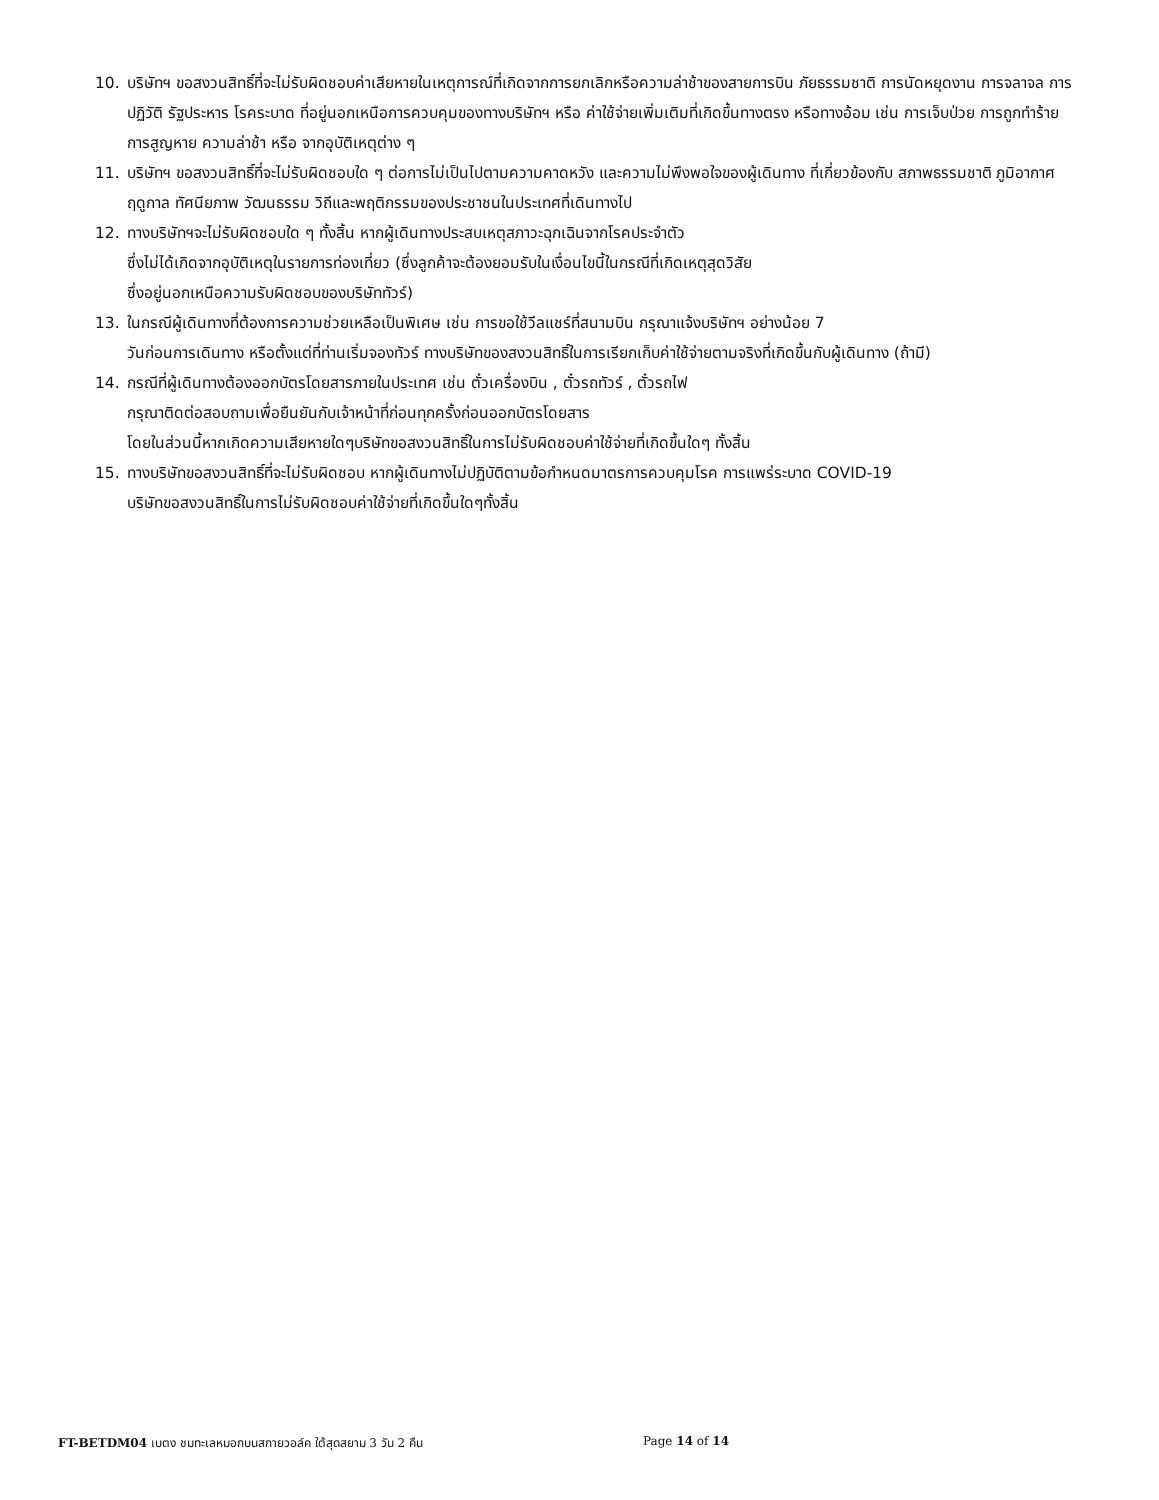10. บริษัทฯ ขอสงวนสิทธิ์ที่จะไม่รับผิดชอบค่าเสียหายในเหตุการณ์ที่เกิดจากการยกเลิกหรือความล่าช้าของสายการบิน ภัยธรรมชาติ การนัดหยุดงาน การจลาจล การปฏิวัติ รัฐประหาร โรคระบาด ที่อยู่นอกเหนือการควบคุมของทางบริษัทฯ หรือ ค่าใช้จ่ายเพิ่มเติมที่เกิดขึ้นทางตรง หรือทางอ้อม เช่น การเจ็บป่วย การถูกทำร้าย การสูญหาย ความล่าช้า หรือ จากอุบัติเหตุต่าง ๆ
11. บริษัทฯ ขอสงวนสิทธิ์ที่จะไม่รับผิดชอบใด ๆ ต่อการไม่เป็นไปตามความคาดหวัง และความไม่พึงพอใจของผู้เดินทาง ที่เกี่ยวข้องกับ สภาพธรรมชาติ ภูมิอากาศ ฤดูกาล ทัศนียภาพ วัฒนธรรม วิถีและพฤติกรรมของประชาชนในประเทศที่เดินทางไป
12. ทางบริษัทฯจะไม่รับผิดชอบใด ๆ ทั้งสิ้น หากผู้เดินทางประสบเหตุสภาวะฉุกเฉินจากโรคประจำตัว
ซึ่งไม่ได้เกิดจากอุบัติเหตุในรายการท่องเที่ยว (ซึ่งลูกค้าจะต้องยอมรับในเงื่อนไขนี้ในกรณีที่เกิดเหตุสุดวิสัย
ซึ่งอยู่นอกเหนือความรับผิดชอบของบริษัททัวร์)
13. ในกรณีผู้เดินทางที่ต้องการความช่วยเหลือเป็นพิเศษ เช่น การขอใช้วีลแชร์ที่สนามบิน กรุณาแจ้งบริษัทฯ อย่างน้อย 7
วันก่อนการเดินทาง หรือตั้งแต่ที่ท่านเริ่มจองทัวร์ ทางบริษัทของสงวนสิทธิ์ในการเรียกเก็บค่าใช้จ่ายตามจริงที่เกิดขึ้นกับผู้เดินทาง (ถ้ามี)
14. กรณีที่ผู้เดินทางต้องออกบัตรโดยสารภายในประเทศ เช่น ตั๋วเครื่องบิน , ตั๋วรถทัวร์ , ตั๋วรถไฟ
กรุณาติดต่อสอบถามเพื่อยืนยันกับเจ้าหน้าที่ก่อนทุกครั้งก่อนออกบัตรโดยสาร
โดยในส่วนนี้หากเกิดความเสียหายใดๆบริษัทขอสงวนสิทธิ์ในการไม่รับผิดชอบค่าใช้จ่ายที่เกิดขึ้นใดๆ ทั้งสิ้น
15. ทางบริษัทขอสงวนสิทธิ์ที่จะไม่รับผิดชอบ หากผู้เดินทางไม่ปฏิบัติตามข้อกำหนดมาตรการควบคุมโรค การแพร่ระบาด COVID-19
บริษัทขอสงวนสิทธิ์ในการไม่รับผิดชอบค่าใช้จ่ายที่เกิดขึ้นใดๆทั้งสิ้น
FT-BETDM04 เบตง ชมทะเลหมอกบนสกายวอล์ค ใต้สุดสยาม 3 วัน 2 คืน Page 14 of 14